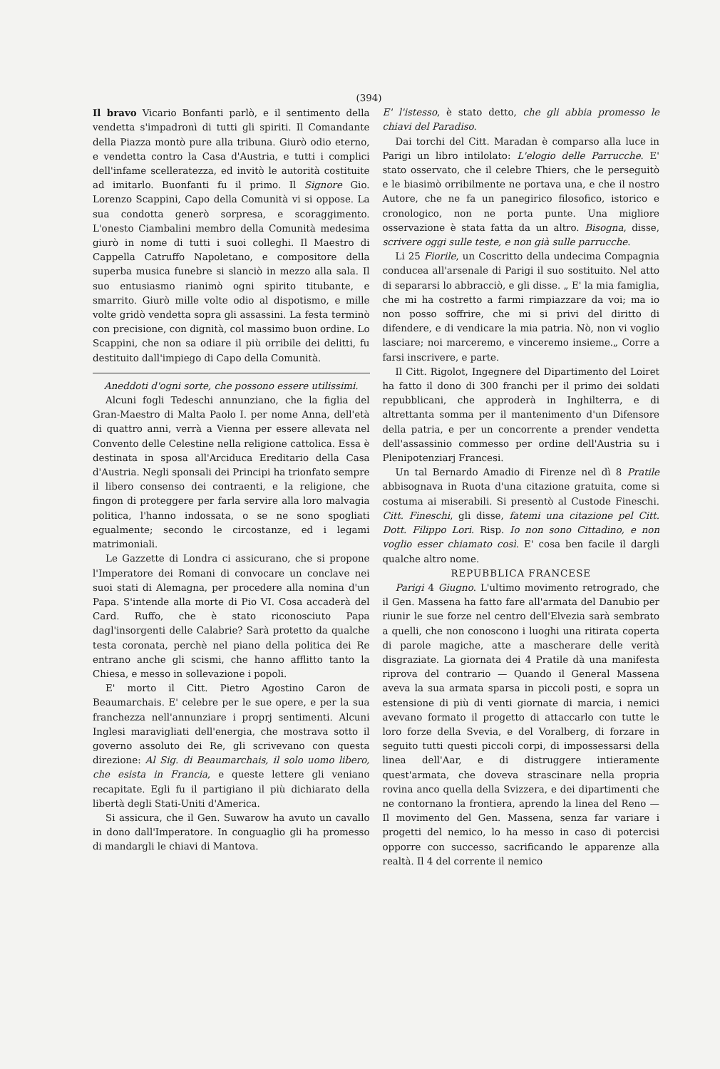(394)
Il bravo Vicario Bonfanti parlò, e il sentimento della vendetta s'impadronì di tutti gli spiriti. Il Comandante della Piazza montò pure alla tribuna. Giurò odio eterno, e vendetta contro la Casa d'Austria, e tutti i complici dell'infame scelleratezza, ed invitò le autorità costituite ad imitarlo. Buonfanti fu il primo. Il Signore Gio. Lorenzo Scappini, Capo della Comunità vi si oppose. La sua condotta generò sorpresa, e scoraggimento. L'onesto Ciambalini membro della Comunità medesima giurò in nome di tutti i suoi colleghi. Il Maestro di Cappella Catruffo Napoletano, e compositore della superba musica funebre si slanciò in mezzo alla sala. Il suo entusiasmo rianimò ogni spirito titubante, e smarrito. Giurò mille volte odio al dispotismo, e mille volte gridò vendetta sopra gli assassini. La festa terminò con precisione, con dignità, col massimo buon ordine. Lo Scappini, che non sa odiare il più orribile dei delitti, fu destituito dall'impiego di Capo della Comunità.
Aneddoti d'ogni sorte, che possono essere utilissimi.
Alcuni fogli Tedeschi annunziano, che la figlia del Gran-Maestro di Malta Paolo I. per nome Anna, dell'età di quattro anni, verrà a Vienna per essere allevata nel Convento delle Celestine nella religione cattolica. Essa è destinata in sposa all'Arciduca Ereditario della Casa d'Austria. Negli sponsali dei Principi ha trionfato sempre il libero consenso dei contraenti, e la religione, che fingon di proteggere per farla servire alla loro malvagia politica, l'hanno indossata, o se ne sono spogliati egualmente; secondo le circostanze, ed i legami matrimoniali.
Le Gazzette di Londra ci assicurano, che si propone l'Imperatore dei Romani di convocare un conclave nei suoi stati di Alemagna, per procedere alla nomina d'un Papa. S'intende alla morte di Pio VI. Cosa accaderà del Card. Ruffo, che è stato riconosciuto Papa dagl'insorgenti delle Calabrie? Sarà protetto da qualche testa coronata, perchè nel piano della politica dei Re entrano anche gli scismi, che hanno afflitto tanto la Chiesa, e messo in sollevazione i popoli.
E' morto il Citt. Pietro Agostino Caron de Beaumarchais. E' celebre per le sue opere, e per la sua franchezza nell'annunziare i proprj sentimenti. Alcuni Inglesi maravigliati dell'energia, che mostrava sotto il governo assoluto dei Re, gli scrivevano con questa direzione: Al Sig. di Beaumarchais, il solo uomo libero, che esista in Francia, e queste lettere gli veniano recapitate. Egli fu il partigiano il più dichiarato della libertà degli Stati-Uniti d'America.
Si assicura, che il Gen. Suwarow ha avuto un cavallo in dono dall'Imperatore. In conguaglio gli ha promesso di mandargli le chiavi di Mantova.
E' l'istesso, è stato detto, che gli abbia promesso le chiavi del Paradiso.
Dai torchi del Citt. Maradan è comparso alla luce in Parigi un libro intilolato: L'elogio delle Parrucche. E' stato osservato, che il celebre Thiers, che le perseguitò e le biasimò orribilmente ne portava una, e che il nostro Autore, che ne fa un panegirico filosofico, istorico e cronologico, non ne porta punte. Una migliore osservazione è stata fatta da un altro. Bisogna, disse, scrivere oggi sulle teste, e non già sulle parrucche.
Li 25 Fiorile, un Coscritto della undecima Compagnia conducea all'arsenale di Parigi il suo sostituito. Nel atto di separarsi lo abbracciò, e gli disse. „ E' la mia famiglia, che mi ha costretto a farmi rimpiazzare da voi; ma io non posso soffrire, che mi si privi del diritto di difendere, e di vendicare la mia patria. Nò, non vi voglio lasciare; noi marceremo, e vinceremo insieme.„ Corre a farsi inscrivere, e parte.
Il Citt. Rigolot, Ingegnere del Dipartimento del Loiret ha fatto il dono di 300 franchi per il primo dei soldati repubblicani, che approderà in Inghilterra, e di altrettanta somma per il mantenimento d'un Difensore della patria, e per un concorrente a prender vendetta dell'assassinio commesso per ordine dell'Austria su i Plenipotenziarj Francesi.
Un tal Bernardo Amadio di Firenze nel dì 8 Pratile abbisognava in Ruota d'una citazione gratuita, come si costuma ai miserabili. Si presentò al Custode Fineschi. Citt. Fineschi, gli disse, fatemi una citazione pel Citt. Dott. Filippo Lori. Risp. Io non sono Cittadino, e non voglio esser chiamato così. E' cosa ben facile il dargli qualche altro nome.
REPUBBLICA FRANCESE
Parigi 4 Giugno. L'ultimo movimento retrogrado, che il Gen. Massena ha fatto fare all'armata del Danubio per riunir le sue forze nel centro dell'Elvezia sarà sembrato a quelli, che non conoscono i luoghi una ritirata coperta di parole magiche, atte a mascherare delle verità disgraziate. La giornata dei 4 Pratile dà una manifesta riprova del contrario — Quando il General Massena aveva la sua armata sparsa in piccoli posti, e sopra un estensione di più di venti giornate di marcia, i nemici avevano formato il progetto di attaccarlo con tutte le loro forze della Svevia, e del Voralberg, di forzare in seguito tutti questi piccoli corpi, di impossessarsi della linea dell'Aar, e di distruggere intieramente quest'armata, che doveva strascinare nella propria rovina anco quella della Svizzera, e dei dipartimenti che ne contornano la frontiera, aprendo la linea del Reno — Il movimento del Gen. Massena, senza far variare i progetti del nemico, lo ha messo in caso di potercisi opporre con successo, sacrificando le apparenze alla realtà. Il 4 del corrente il nemico